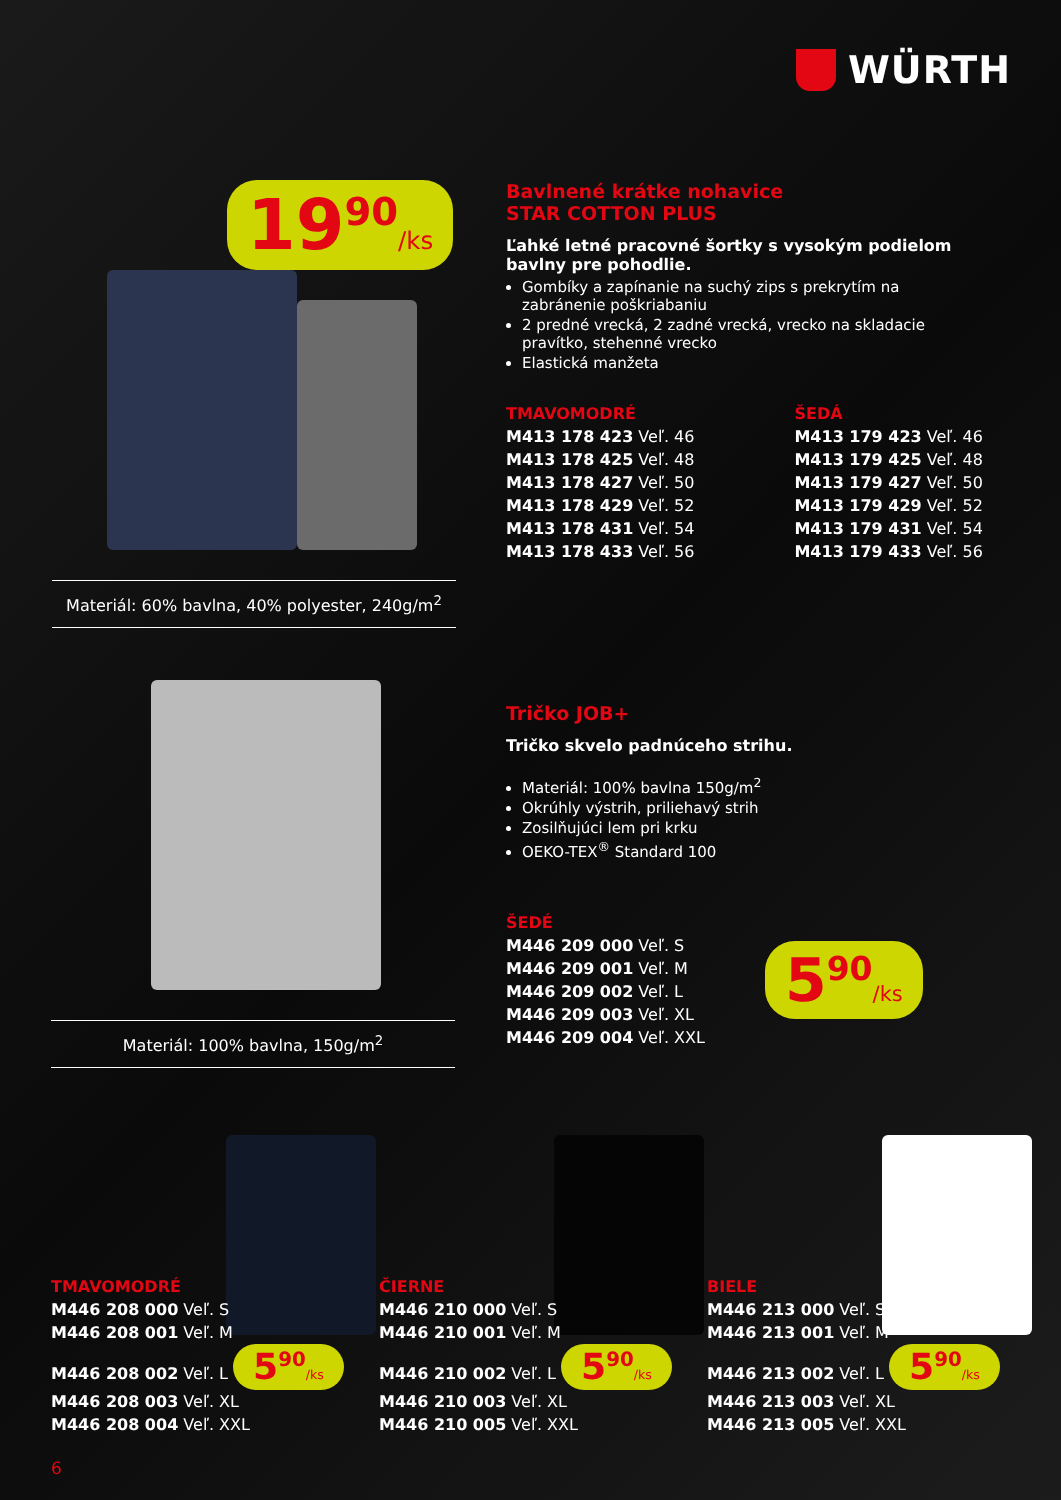WÜRTH
19<sup>90</sup>/ks
Materiál: 60% bavlna, 40% polyester, 240g/m<sup>2</sup>
Bavlnené krátke nohavice
STAR COTTON PLUS
Ľahké letné pracovné šortky s vysokým podielom bavlny pre pohodlie.
Gombíky a zapínanie na suchý zips s prekrytím na zabránenie poškriabaniu
2 predné vrecká, 2 zadné vrecká, vrecko na skladacie pravítko, stehenné vrecko
Elastická manžeta
TMAVOMODRÉ
M413 178 423 Veľ. 46
M413 178 425 Veľ. 48
M413 178 427 Veľ. 50
M413 178 429 Veľ. 52
M413 178 431 Veľ. 54
M413 178 433 Veľ. 56
ŠEDÁ
M413 179 423 Veľ. 46
M413 179 425 Veľ. 48
M413 179 427 Veľ. 50
M413 179 429 Veľ. 52
M413 179 431 Veľ. 54
M413 179 433 Veľ. 56
Materiál: 100% bavlna, 150g/m<sup>2</sup>
Tričko JOB+
Tričko skvelo padnúceho strihu.
Materiál: 100% bavlna 150g/m<sup>2</sup>
Okrúhly výstrih, priliehavý strih
Zosilňujúci lem pri krku
OEKO-TEX<sup>®</sup> Standard 100
ŠEDÉ
M446 209 000 Veľ. S
M446 209 001 Veľ. M
M446 209 002 Veľ. L
M446 209 003 Veľ. XL
M446 209 004 Veľ. XXL
5<sup>90</sup>/ks
TMAVOMODRÉ
M446 208 000 Veľ. S
M446 208 001 Veľ. M
M446 208 002 Veľ. L 5<sup>90</sup>/ks
M446 208 003 Veľ. XL
M446 208 004 Veľ. XXL
ČIERNE
M446 210 000 Veľ. S
M446 210 001 Veľ. M
M446 210 002 Veľ. L 5<sup>90</sup>/ks
M446 210 003 Veľ. XL
M446 210 005 Veľ. XXL
BIELE
M446 213 000 Veľ. S
M446 213 001 Veľ. M
M446 213 002 Veľ. L 5<sup>90</sup>/ks
M446 213 003 Veľ. XL
M446 213 005 Veľ. XXL
6